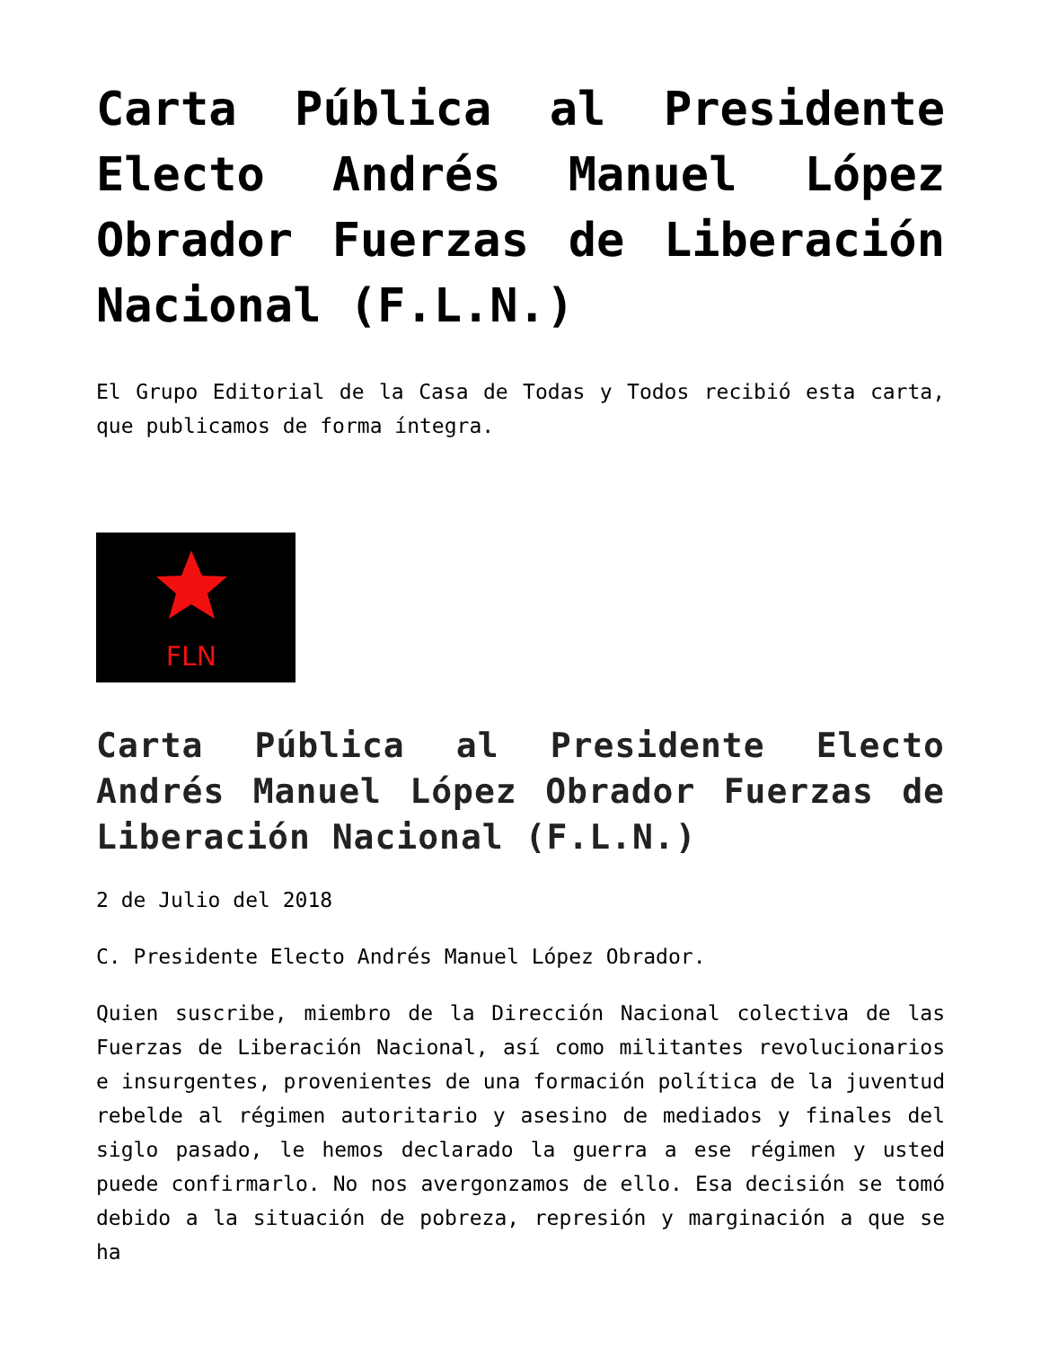Carta Pública al Presidente Electo Andrés Manuel López Obrador Fuerzas de Liberación Nacional (F.L.N.)
El Grupo Editorial de la Casa de Todas y Todos recibió esta carta, que publicamos de forma íntegra.
FLN
Carta Pública al Presidente Electo Andrés Manuel López Obrador Fuerzas de Liberación Nacional (F.L.N.)
2 de Julio del 2018
C. Presidente Electo Andrés Manuel López Obrador.
Quien suscribe, miembro de la Dirección Nacional colectiva de las Fuerzas de Liberación Nacional, así como militantes revolucionarios e insurgentes, provenientes de una formación política de la juventud rebelde al régimen autoritario y asesino de mediados y finales del siglo pasado, le hemos declarado la guerra a ese régimen y usted puede confirmarlo. No nos avergonzamos de ello. Esa decisión se tomó debido a la situación de pobreza, represión y marginación a que se ha